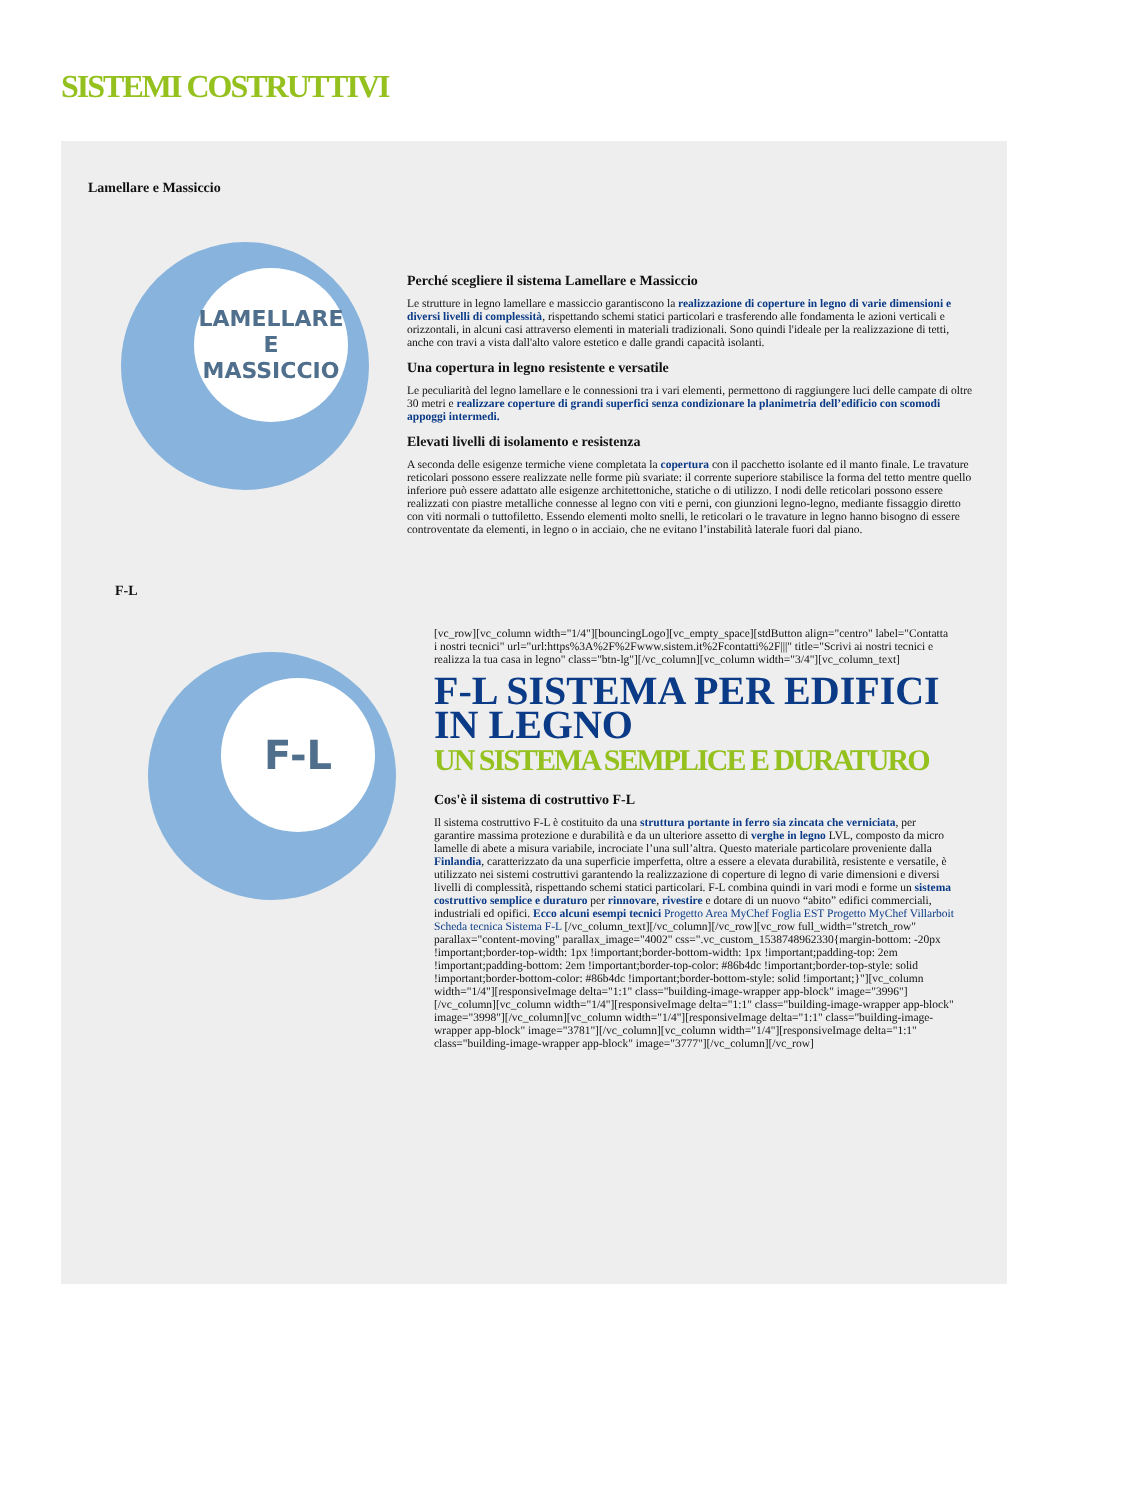SISTEMI COSTRUTTIVI
Lamellare e Massiccio
LAMELLARE E
MASSICCIO
Perché scegliere il sistema Lamellare e Massiccio
Le strutture in legno lamellare e massiccio garantiscono la realizzazione di coperture in legno di varie dimensioni e diversi livelli di complessità, rispettando schemi statici particolari e trasferendo alle fondamenta le azioni verticali e orizzontali, in alcuni casi attraverso elementi in materiali tradizionali. Sono quindi l'ideale per la realizzazione di tetti, anche con travi a vista dall'alto valore estetico e dalle grandi capacità isolanti.
Una copertura in legno resistente e versatile
Le peculiarità del legno lamellare e le connessioni tra i vari elementi, permettono di raggiungere luci delle campate di oltre 30 metri e realizzare coperture di grandi superfici senza condizionare la planimetria dell’edificio con scomodi appoggi intermedi.
Elevati livelli di isolamento e resistenza
A seconda delle esigenze termiche viene completata la copertura con il pacchetto isolante ed il manto finale. Le travature reticolari possono essere realizzate nelle forme più svariate: il corrente superiore stabilisce la forma del tetto mentre quello inferiore può essere adattato alle esigenze architettoniche, statiche o di utilizzo. I nodi delle reticolari possono essere realizzati con piastre metalliche connesse al legno con viti e perni, con giunzioni legno-legno, mediante fissaggio diretto con viti normali o tuttofiletto. Essendo elementi molto snelli, le reticolari o le travature in legno hanno bisogno di essere controventate da elementi, in legno o in acciaio, che ne evitano l’instabilità laterale fuori dal piano.
F-L
F-L
[vc_row][vc_column width="1/4"][bouncingLogo][vc_empty_space][stdButton align="centro" label="Contatta i nostri tecnici" url="url:https%3A%2F%2Fwww.sistem.it%2Fcontatti%2F|||" title="Scrivi ai nostri tecnici e realizza la tua casa in legno" class="btn-lg"][/vc_column][vc_column width="3/4"][vc_column_text]
F-L SISTEMA PER EDIFICI IN LEGNO
UN SISTEMA SEMPLICE E DURATURO
Cos'è il sistema di costruttivo F-L
Il sistema costruttivo F-L è costituito da una struttura portante in ferro sia zincata che verniciata, per garantire massima protezione e durabilità e da un ulteriore assetto di verghe in legno LVL, composto da micro lamelle di abete a misura variabile, incrociate l’una sull’altra. Questo materiale particolare proveniente dalla Finlandia, caratterizzato da una superficie imperfetta, oltre a essere a elevata durabilità, resistente e versatile, è utilizzato nei sistemi costruttivi garantendo la realizzazione di coperture di legno di varie dimensioni e diversi livelli di complessità, rispettando schemi statici particolari. F-L combina quindi in vari modi e forme un sistema costruttivo semplice e duraturo per rinnovare, rivestire e dotare di un nuovo “abito” edifici commerciali, industriali ed opifici. Ecco alcuni esempi tecnici Progetto Area MyChef Foglia EST Progetto MyChef Villarboit Scheda tecnica Sistema F-L [/vc_column_text][/vc_column][/vc_row][vc_row full_width="stretch_row" parallax="content-moving" parallax_image="4002" css=".vc_custom_1538748962330{margin-bottom: -20px !important;border-top-width: 1px !important;border-bottom-width: 1px !important;padding-top: 2em !important;padding-bottom: 2em !important;border-top-color: #86b4dc !important;border-top-style: solid !important;border-bottom-color: #86b4dc !important;border-bottom-style: solid !important;}"][vc_column width="1/4"][responsiveImage delta="1:1" class="building-image-wrapper app-block" image="3996"][/vc_column][vc_column width="1/4"][responsiveImage delta="1:1" class="building-image-wrapper app-block" image="3998"][/vc_column][vc_column width="1/4"][responsiveImage delta="1:1" class="building-image-wrapper app-block" image="3781"][/vc_column][vc_column width="1/4"][responsiveImage delta="1:1" class="building-image-wrapper app-block" image="3777"][/vc_column][/vc_row]